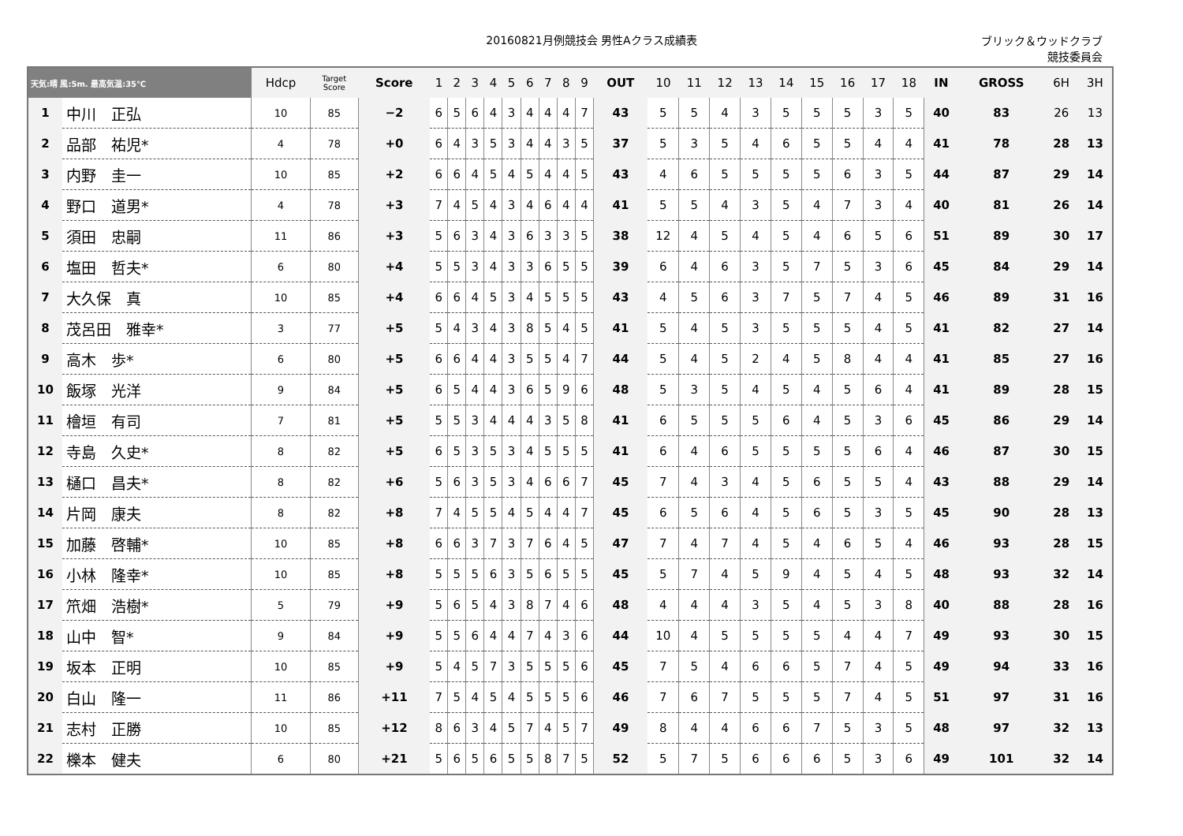20160821月例競技会 男性Aクラス成績表
ブリック＆ウッドクラブ
競技委員会
| 天気:晴 風:5m. 最高気温:35℃ | | Hdcp | Target Score | Score | 1 | 2 | 3 | 4 | 5 | 6 | 7 | 8 | 9 | OUT | 10 | 11 | 12 | 13 | 14 | 15 | 16 | 17 | 18 | IN | GROSS | 6H | 3H |
| --- | --- | --- | --- | --- | --- | --- | --- | --- | --- | --- | --- | --- | --- | --- | --- | --- | --- | --- | --- | --- | --- | --- | --- | --- | --- | --- | --- |
| 1 | 中川 正弘 | 10 | 85 | −2 | 6 | 5 | 6 | 4 | 3 | 4 | 4 | 4 | 7 | 43 | 5 | 5 | 4 | 3 | 5 | 5 | 5 | 3 | 5 | 40 | 83 | 26 | 13 |
| 2 | 品部 祐児* | 4 | 78 | +0 | 6 | 4 | 3 | 5 | 3 | 4 | 4 | 3 | 5 | 37 | 5 | 3 | 5 | 4 | 6 | 5 | 5 | 4 | 4 | 41 | 78 | 28 | 13 |
| 3 | 内野 圭一 | 10 | 85 | +2 | 6 | 6 | 4 | 5 | 4 | 5 | 4 | 4 | 5 | 43 | 4 | 6 | 5 | 5 | 5 | 5 | 6 | 3 | 5 | 44 | 87 | 29 | 14 |
| 4 | 野口 道男* | 4 | 78 | +3 | 7 | 4 | 5 | 4 | 3 | 4 | 6 | 4 | 4 | 41 | 5 | 5 | 4 | 3 | 5 | 4 | 7 | 3 | 4 | 40 | 81 | 26 | 14 |
| 5 | 須田 忠嗣 | 11 | 86 | +3 | 5 | 6 | 3 | 4 | 3 | 6 | 3 | 3 | 5 | 38 | 12 | 4 | 5 | 4 | 5 | 4 | 6 | 5 | 6 | 51 | 89 | 30 | 17 |
| 6 | 塩田 哲夫* | 6 | 80 | +4 | 5 | 5 | 3 | 4 | 3 | 3 | 6 | 5 | 5 | 39 | 6 | 4 | 6 | 3 | 5 | 7 | 5 | 3 | 6 | 45 | 84 | 29 | 14 |
| 7 | 大久保 真 | 10 | 85 | +4 | 6 | 6 | 4 | 5 | 3 | 4 | 5 | 5 | 5 | 43 | 4 | 5 | 6 | 3 | 7 | 5 | 7 | 4 | 5 | 46 | 89 | 31 | 16 |
| 8 | 茂呂田 雅幸* | 3 | 77 | +5 | 5 | 4 | 3 | 4 | 3 | 8 | 5 | 4 | 5 | 41 | 5 | 4 | 5 | 3 | 5 | 5 | 5 | 4 | 5 | 41 | 82 | 27 | 14 |
| 9 | 高木 歩* | 6 | 80 | +5 | 6 | 6 | 4 | 4 | 3 | 5 | 5 | 4 | 7 | 44 | 5 | 4 | 5 | 2 | 4 | 5 | 8 | 4 | 4 | 41 | 85 | 27 | 16 |
| 10 | 飯塚 光洋 | 9 | 84 | +5 | 6 | 5 | 4 | 4 | 3 | 6 | 5 | 9 | 6 | 48 | 5 | 3 | 5 | 4 | 5 | 4 | 5 | 6 | 4 | 41 | 89 | 28 | 15 |
| 11 | 檜垣 有司 | 7 | 81 | +5 | 5 | 5 | 3 | 4 | 4 | 4 | 3 | 5 | 8 | 41 | 6 | 5 | 5 | 5 | 6 | 4 | 5 | 3 | 6 | 45 | 86 | 29 | 14 |
| 12 | 寺島 久史* | 8 | 82 | +5 | 6 | 5 | 3 | 5 | 3 | 4 | 5 | 5 | 5 | 41 | 6 | 4 | 6 | 5 | 5 | 5 | 5 | 6 | 4 | 46 | 87 | 30 | 15 |
| 13 | 樋口 昌夫* | 8 | 82 | +6 | 5 | 6 | 3 | 5 | 3 | 4 | 6 | 6 | 7 | 45 | 7 | 4 | 3 | 4 | 5 | 6 | 5 | 5 | 4 | 43 | 88 | 29 | 14 |
| 14 | 片岡 康夫 | 8 | 82 | +8 | 7 | 4 | 5 | 5 | 4 | 5 | 4 | 4 | 7 | 45 | 6 | 5 | 6 | 4 | 5 | 6 | 5 | 3 | 5 | 45 | 90 | 28 | 13 |
| 15 | 加藤 啓輔* | 10 | 85 | +8 | 6 | 6 | 3 | 7 | 3 | 7 | 6 | 4 | 5 | 47 | 7 | 4 | 7 | 4 | 5 | 4 | 6 | 5 | 4 | 46 | 93 | 28 | 15 |
| 16 | 小林 隆幸* | 10 | 85 | +8 | 5 | 5 | 5 | 6 | 3 | 5 | 6 | 5 | 5 | 45 | 5 | 7 | 4 | 5 | 9 | 4 | 5 | 4 | 5 | 48 | 93 | 32 | 14 |
| 17 | 笊畑 浩樹* | 5 | 79 | +9 | 5 | 6 | 5 | 4 | 3 | 8 | 7 | 4 | 6 | 48 | 4 | 4 | 4 | 3 | 5 | 4 | 5 | 3 | 8 | 40 | 88 | 28 | 16 |
| 18 | 山中 智* | 9 | 84 | +9 | 5 | 5 | 6 | 4 | 4 | 7 | 4 | 3 | 6 | 44 | 10 | 4 | 5 | 5 | 5 | 5 | 4 | 4 | 7 | 49 | 93 | 30 | 15 |
| 19 | 坂本 正明 | 10 | 85 | +9 | 5 | 4 | 5 | 7 | 3 | 5 | 5 | 5 | 6 | 45 | 7 | 5 | 4 | 6 | 6 | 5 | 7 | 4 | 5 | 49 | 94 | 33 | 16 |
| 20 | 白山 隆一 | 11 | 86 | +11 | 7 | 5 | 4 | 5 | 4 | 5 | 5 | 5 | 6 | 46 | 7 | 6 | 7 | 5 | 5 | 5 | 7 | 4 | 5 | 51 | 97 | 31 | 16 |
| 21 | 志村 正勝 | 10 | 85 | +12 | 8 | 6 | 3 | 4 | 5 | 7 | 4 | 5 | 7 | 49 | 8 | 4 | 4 | 6 | 6 | 7 | 5 | 3 | 5 | 48 | 97 | 32 | 13 |
| 22 | 櫟本 健夫 | 6 | 80 | +21 | 5 | 6 | 5 | 6 | 5 | 5 | 8 | 7 | 5 | 52 | 5 | 7 | 5 | 6 | 6 | 6 | 5 | 3 | 6 | 49 | 101 | 32 | 14 |